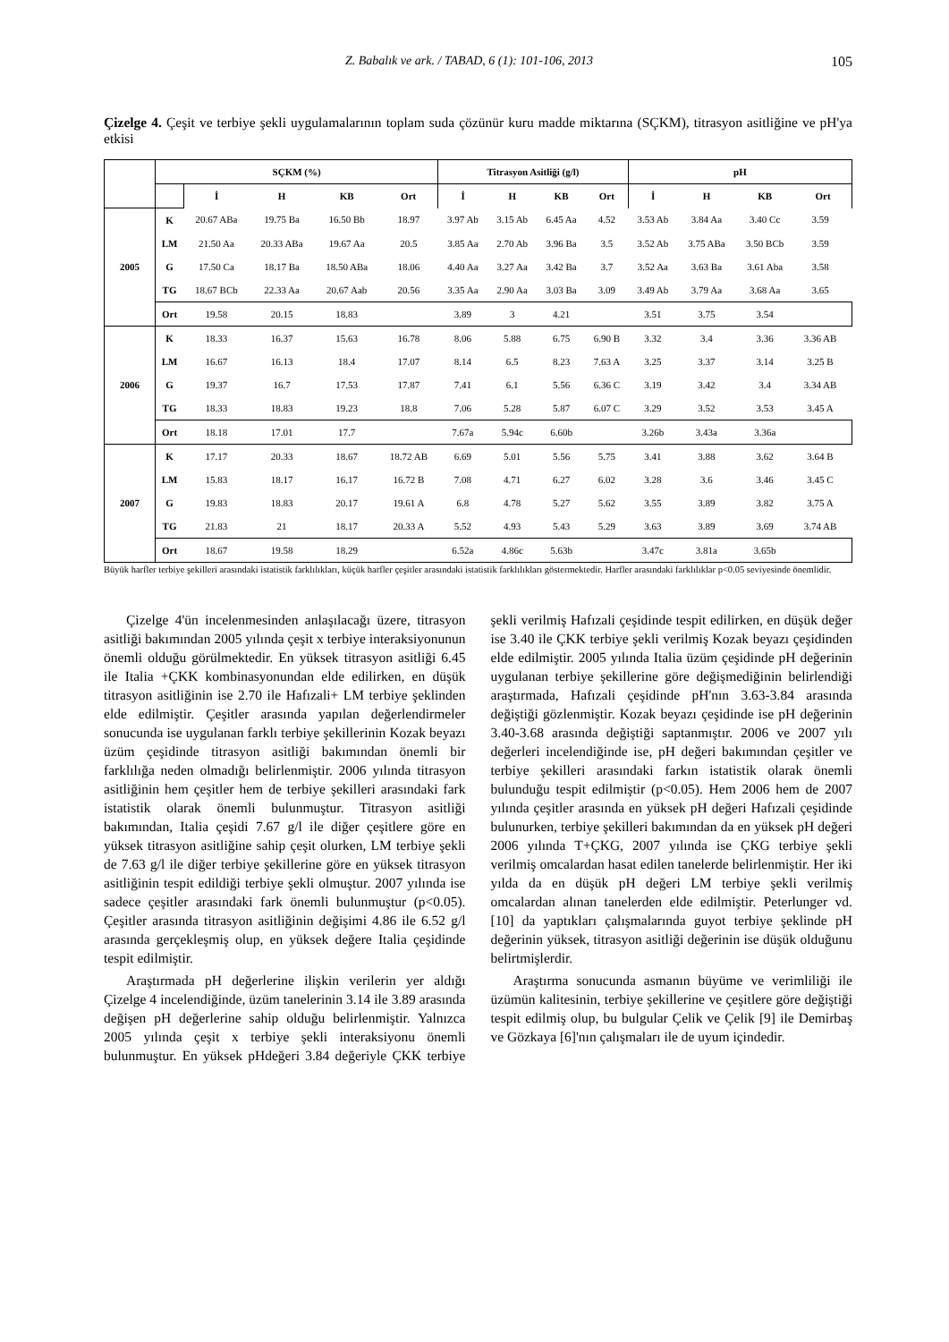Z. Babalık ve ark. / TABAD, 6 (1): 101-106, 2013 105
Çizelge 4. Çeşit ve terbiye şekli uygulamalarının toplam suda çözünür kuru madde miktarına (SÇKM), titrasyon asitliğine ve pH'ya etkisi
| | SÇKM (%) | | | | | Titrasyon Asitliği (g/l) | | | | pH | | | | |
| --- | --- | --- | --- | --- | --- | --- | --- | --- | --- | --- | --- | --- | --- | --- |
| | | İ | H | KB | Ort | İ | H | KB | Ort | İ | H | KB | Ort | |
| 2005 | K | 20.67 ABa | 19.75 Ba | 16.50 Bb | 18.97 | 3.97 Ab | 3.15 Ab | 6.45 Aa | 4.52 | 3.53 Ab | 3.84 Aa | 3.40 Cc | 3.59 | |
| | LM | 21.50 Aa | 20.33 ABa | 19.67 Aa | 20.5 | 3.85 Aa | 2.70 Ab | 3.96 Ba | 3.5 | 3.52 Ab | 3.75 ABa | 3.50 BCb | 3.59 | |
| | G | 17.50 Ca | 18.17 Ba | 18.50 ABa | 18.06 | 4.40 Aa | 3.27 Aa | 3.42 Ba | 3.7 | 3.52 Aa | 3.63 Ba | 3.61 Aba | 3.58 | |
| | TG | 18.67 BCb | 22.33 Aa | 20.67 Aab | 20.56 | 3.35 Aa | 2.90 Aa | 3.03 Ba | 3.09 | 3.49 Ab | 3.79 Aa | 3.68 Aa | 3.65 | |
| | Ort | 19.58 | 20.15 | 18.83 | | 3.89 | 3 | 4.21 | | 3.51 | 3.75 | 3.54 | | |
| 2006 | K | 18.33 | 16.37 | 15.63 | 16.78 | 8.06 | 5.88 | 6.75 | 6.90 B | 3.32 | 3.4 | 3.36 | 3.36 AB | |
| | LM | 16.67 | 16.13 | 18.4 | 17.07 | 8.14 | 6.5 | 8.23 | 7.63 A | 3.25 | 3.37 | 3.14 | 3.25 B | |
| | G | 19.37 | 16.7 | 17.53 | 17.87 | 7.41 | 6.1 | 5.56 | 6.36 C | 3.19 | 3.42 | 3.4 | 3.34 AB | |
| | TG | 18.33 | 18.83 | 19.23 | 18.8 | 7.06 | 5.28 | 5.87 | 6.07 C | 3.29 | 3.52 | 3.53 | 3.45 A | |
| | Ort | 18.18 | 17.01 | 17.7 | | 7.67a | 5.94c | 6.60b | | 3.26b | 3.43a | 3.36a | | |
| 2007 | K | 17.17 | 20.33 | 18.67 | 18.72 AB | 6.69 | 5.01 | 5.56 | 5.75 | 3.41 | 3.88 | 3.62 | 3.64 B | |
| | LM | 15.83 | 18.17 | 16.17 | 16.72 B | 7.08 | 4.71 | 6.27 | 6.02 | 3.28 | 3.6 | 3.46 | 3.45 C | |
| | G | 19.83 | 18.83 | 20.17 | 19.61 A | 6.8 | 4.78 | 5.27 | 5.62 | 3.55 | 3.89 | 3.82 | 3.75 A | |
| | TG | 21.83 | 21 | 18.17 | 20.33 A | 5.52 | 4.93 | 5.43 | 5.29 | 3.63 | 3.89 | 3.69 | 3.74 AB | |
| | Ort | 18.67 | 19.58 | 18.29 | | 6.52a | 4.86c | 5.63b | | 3.47c | 3.81a | 3.65b | | |
Büyük harfler terbiye şekilleri arasındaki istatistik farklılıkları, küçük harfler çeşitler arasındaki istatistik farklılıkları göstermektedir. Harfler arasındaki farklılıklar p<0.05 seviyesinde önemlidir.
Çizelge 4'ün incelenmesinden anlaşılacağı üzere, titrasyon asitliği bakımından 2005 yılında çeşit x terbiye interaksiyonunun önemli olduğu görülmektedir. En yüksek titrasyon asitliği 6.45 ile Italia +ÇKK kombinasyonundan elde edilirken, en düşük titrasyon asitliğinin ise 2.70 ile Hafızali+ LM terbiye şeklinden elde edilmiştir. Çeşitler arasında yapılan değerlendirmeler sonucunda ise uygulanan farklı terbiye şekillerinin Kozak beyazı üzüm çeşidinde titrasyon asitliği bakımından önemli bir farklılığa neden olmadığı belirlenmiştir. 2006 yılında titrasyon asitliğinin hem çeşitler hem de terbiye şekilleri arasındaki fark istatistik olarak önemli bulunmuştur. Titrasyon asitliği bakımından, Italia çeşidi 7.67 g/l ile diğer çeşitlere göre en yüksek titrasyon asitliğine sahip çeşit olurken, LM terbiye şekli de 7.63 g/l ile diğer terbiye şekillerine göre en yüksek titrasyon asitliğinin tespit edildiği terbiye şekli olmuştur. 2007 yılında ise sadece çeşitler arasındaki fark önemli bulunmuştur (p<0.05). Çeşitler arasında titrasyon asitliğinin değişimi 4.86 ile 6.52 g/l arasında gerçekleşmiş olup, en yüksek değere Italia çeşidinde tespit edilmiştir.
Araştırmada pH değerlerine ilişkin verilerin yer aldığı Çizelge 4 incelendiğinde, üzüm tanelerinin 3.14 ile 3.89 arasında değişen pH değerlerine sahip olduğu belirlenmiştir. Yalnızca 2005 yılında çeşit x terbiye şekli interaksiyonu önemli bulunmuştur. En yüksek pHdeğeri 3.84 değeriyle ÇKK terbiye şekli verilmiş Hafızali çeşidinde tespit edilirken, en düşük değer ise 3.40 ile ÇKK terbiye şekli verilmiş Kozak beyazı çeşidinden elde edilmiştir. 2005 yılında Italia üzüm çeşidinde pH değerinin uygulanan terbiye şekillerine göre değişmediğinin belirlendiği araştırmada, Hafızali çeşidinde pH'nın 3.63-3.84 arasında değiştiği gözlenmiştir. Kozak beyazı çeşidinde ise pH değerinin 3.40-3.68 arasında değiştiği saptanmıştır. 2006 ve 2007 yılı değerleri incelendiğinde ise, pH değeri bakımından çeşitler ve terbiye şekilleri arasındaki farkın istatistik olarak önemli bulunduğu tespit edilmiştir (p<0.05). Hem 2006 hem de 2007 yılında çeşitler arasında en yüksek pH değeri Hafızali çeşidinde bulunurken, terbiye şekilleri bakımından da en yüksek pH değeri 2006 yılında T+ÇKG, 2007 yılında ise ÇKG terbiye şekli verilmiş omcalardan hasat edilen tanelerde belirlenmiştir. Her iki yılda da en düşük pH değeri LM terbiye şekli verilmiş omcalardan alınan tanelerden elde edilmiştir. Peterlunger vd. [10] da yaptıkları çalışmalarında guyot terbiye şeklinde pH değerinin yüksek, titrasyon asitliği değerinin ise düşük olduğunu belirtmişlerdir.
Araştırma sonucunda asmanın büyüme ve verimliliği ile üzümün kalitesinin, terbiye şekillerine ve çeşitlere göre değiştiği tespit edilmiş olup, bu bulgular Çelik ve Çelik [9] ile Demirbaş ve Gözkaya [6]'nın çalışmaları ile de uyum içindedir.